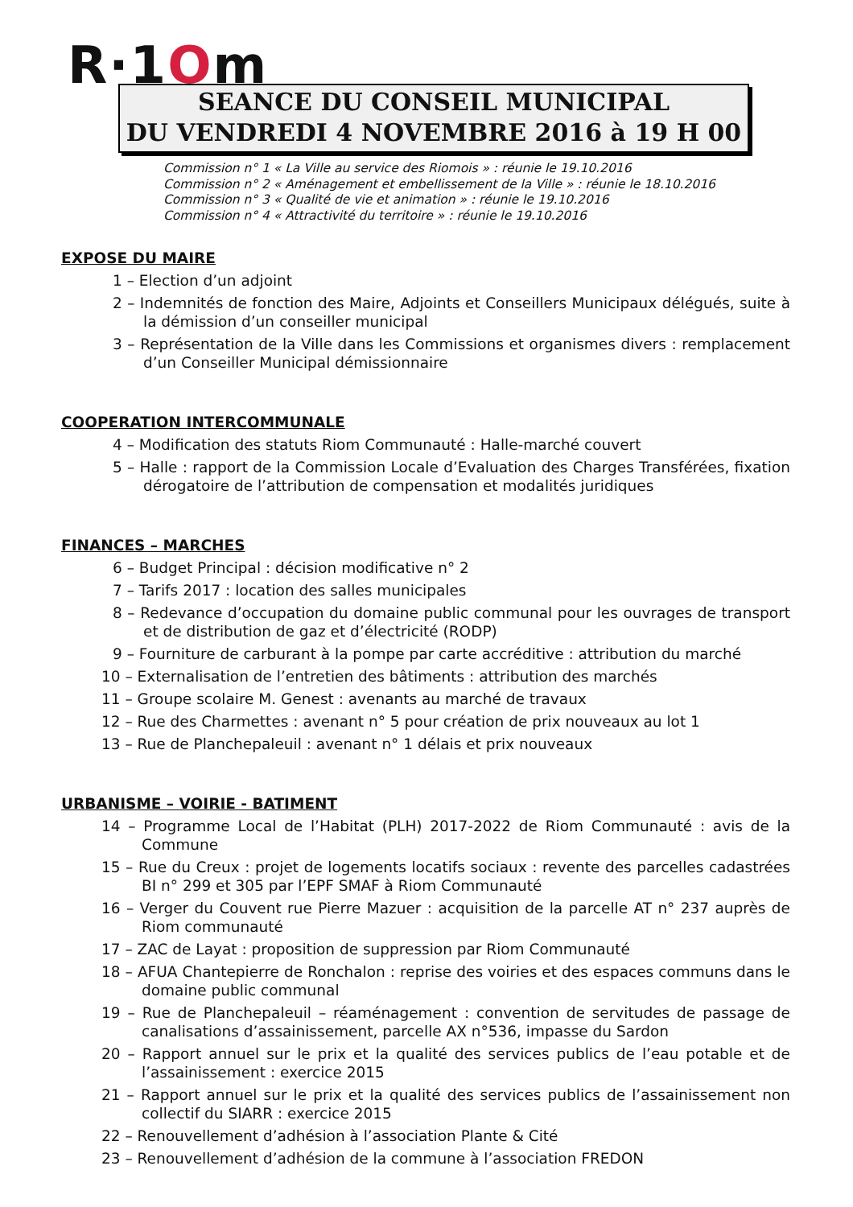R·1Om
SEANCE DU CONSEIL MUNICIPAL
DU VENDREDI 4 NOVEMBRE 2016 à 19 H 00
Commission n° 1 « La Ville au service des Riomois » : réunie le 19.10.2016
Commission n° 2 « Aménagement et embellissement de la Ville » : réunie le 18.10.2016
Commission n° 3 « Qualité de vie et animation » : réunie le 19.10.2016
Commission n° 4 « Attractivité du territoire » : réunie le 19.10.2016
EXPOSE DU MAIRE
1 – Election d’un adjoint
2 – Indemnités de fonction des Maire, Adjoints et Conseillers Municipaux délégués, suite à la démission d’un conseiller municipal
3 – Représentation de la Ville dans les Commissions et organismes divers : remplacement d’un Conseiller Municipal démissionnaire
COOPERATION INTERCOMMUNALE
4 – Modification des statuts Riom Communauté : Halle-marché couvert
5 – Halle : rapport de la Commission Locale d’Evaluation des Charges Transférées, fixation dérogatoire de l’attribution de compensation et modalités juridiques
FINANCES – MARCHES
6 – Budget Principal : décision modificative n° 2
7 – Tarifs 2017 : location des salles municipales
8 – Redevance d’occupation du domaine public communal pour les ouvrages de transport et de distribution de gaz et d’électricité (RODP)
9 – Fourniture de carburant à la pompe par carte accréditive : attribution du marché
10 – Externalisation de l’entretien des bâtiments : attribution des marchés
11 – Groupe scolaire M. Genest : avenants au marché de travaux
12 – Rue des Charmettes : avenant n° 5 pour création de prix nouveaux au lot 1
13 – Rue de Planchepaleuil : avenant n° 1 délais et prix nouveaux
URBANISME – VOIRIE - BATIMENT
14 – Programme Local de l’Habitat (PLH) 2017-2022 de Riom Communauté : avis de la Commune
15 – Rue du Creux : projet de logements locatifs sociaux : revente des parcelles cadastrées BI n° 299 et 305 par l’EPF SMAF à Riom Communauté
16 – Verger du Couvent rue Pierre Mazuer : acquisition de la parcelle AT n° 237 auprès de Riom communauté
17 – ZAC de Layat : proposition de suppression par Riom Communauté
18 – AFUA Chantepierre de Ronchalon : reprise des voiries et des espaces communs dans le domaine public communal
19 – Rue de Planchepaleuil – réaménagement : convention de servitudes de passage de canalisations d’assainissement, parcelle AX n°536, impasse du Sardon
20 – Rapport annuel sur le prix et la qualité des services publics de l’eau potable et de l’assainissement : exercice 2015
21 – Rapport annuel sur le prix et la qualité des services publics de l’assainissement non collectif du SIARR : exercice 2015
22 – Renouvellement d’adhésion à l’association Plante & Cité
23 – Renouvellement d’adhésion de la commune à l’association FREDON